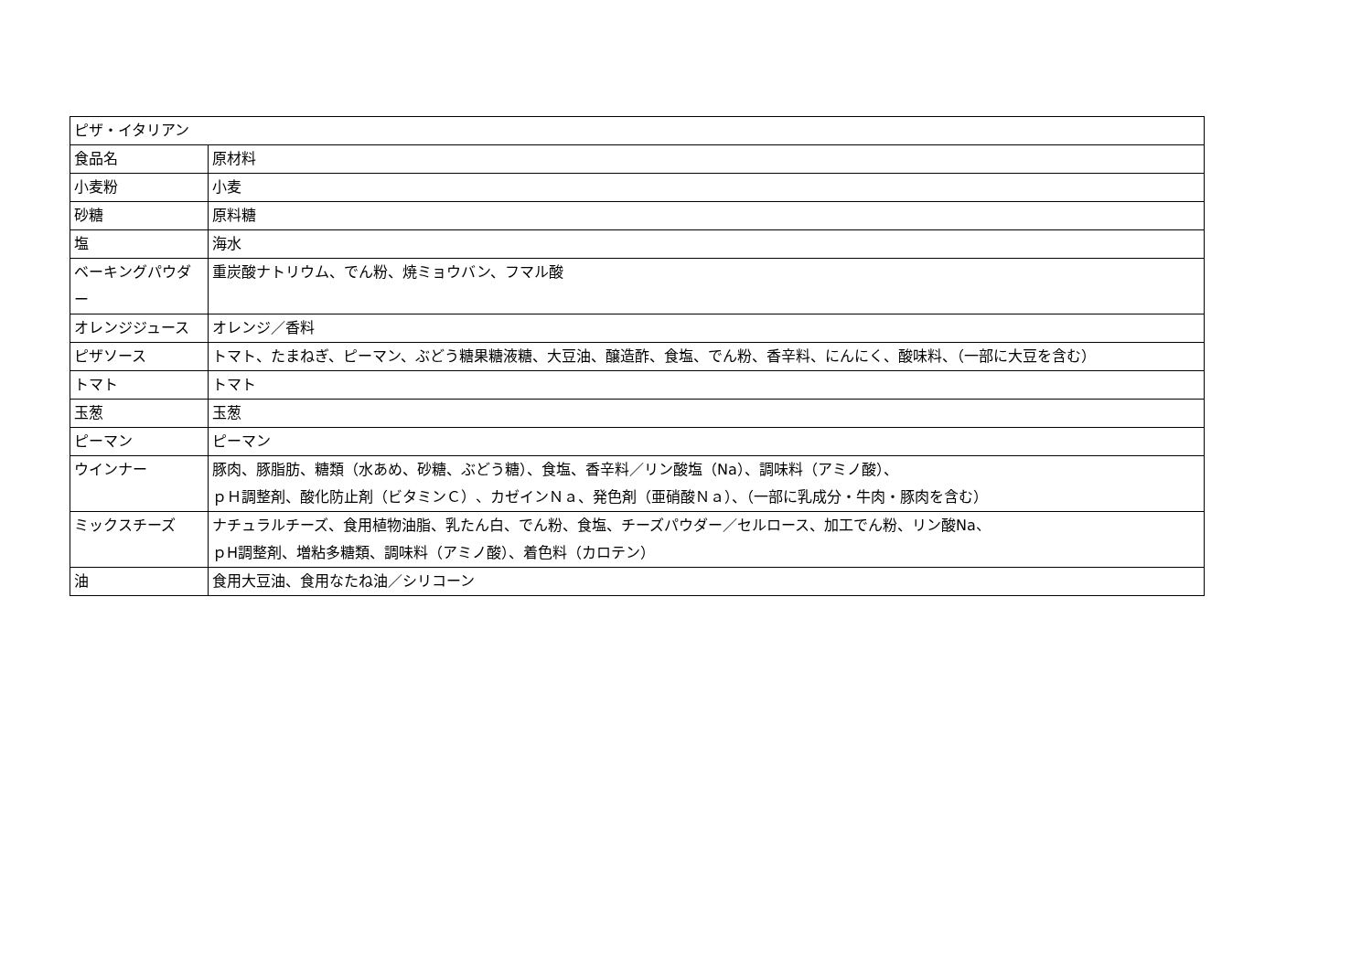| ピザ・イタリアン | |
| 食品名 | 原材料 |
| 小麦粉 | 小麦 |
| 砂糖 | 原料糖 |
| 塩 | 海水 |
| ベーキングパウダー | 重炭酸ナトリウム、でん粉、焼ミョウバン、フマル酸 |
| オレンジジュース | オレンジ／香料 |
| ピザソース | トマト、たまねぎ、ピーマン、ぶどう糖果糖液糖、大豆油、醸造酢、食塩、でん粉、香辛料、にんにく、酸味料、（一部に大豆を含む） |
| トマト | トマト |
| 玉葱 | 玉葱 |
| ピーマン | ピーマン |
| ウインナー | 豚肉、豚脂肪、糖類（水あめ、砂糖、ぶどう糖）、食塩、香辛料／リン酸塩（Na）、調味料（アミノ酸）、 ｐＨ調整剤、酸化防止剤（ビタミンＣ）、カゼインＮａ、発色剤（亜硝酸Ｎａ）、（一部に乳成分・牛肉・豚肉を含む） |
| ミックスチーズ | ナチュラルチーズ、食用植物油脂、乳たん白、でん粉、食塩、チーズパウダー／セルロース、加工でん粉、リン酸Na、 ｐH調整剤、増粘多糖類、調味料（アミノ酸）、着色料（カロテン） |
| 油 | 食用大豆油、食用なたね油／シリコーン |